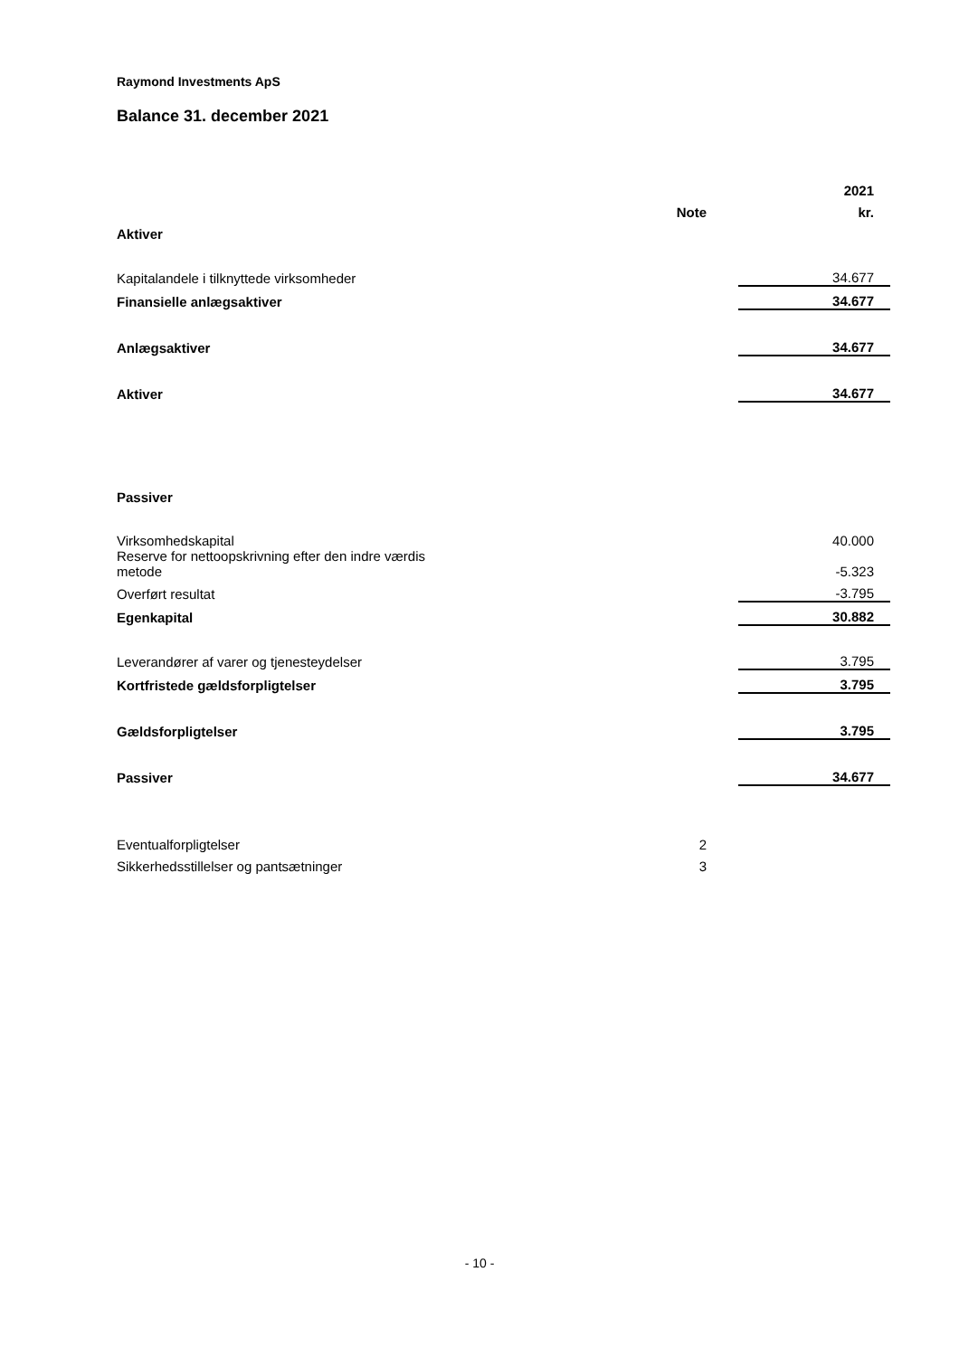Raymond Investments ApS
Balance 31. december 2021
| | | | 2021 |
| --- | --- | --- | --- |
| | Note | | kr. |
| Aktiver | | | |
| Kapitalandele i tilknyttede virksomheder | | | 34.677 |
| Finansielle anlægsaktiver | | | 34.677 |
| Anlægsaktiver | | | 34.677 |
| Aktiver | | | 34.677 |
| Passiver | | | |
| Virksomhedskapital | | | 40.000 |
| Reserve for nettoopskrivning efter den indre værdis metode | | | -5.323 |
| Overført resultat | | | -3.795 |
| Egenkapital | | | 30.882 |
| Leverandører af varer og tjenesteydelser | | | 3.795 |
| Kortfristede gældsforpligtelser | | | 3.795 |
| Gældsforpligtelser | | | 3.795 |
| Passiver | | | 34.677 |
| Eventualforpligtelser | 2 | | |
| Sikkerhedsstillelser og pantsætninger | 3 | | |
- 10 -